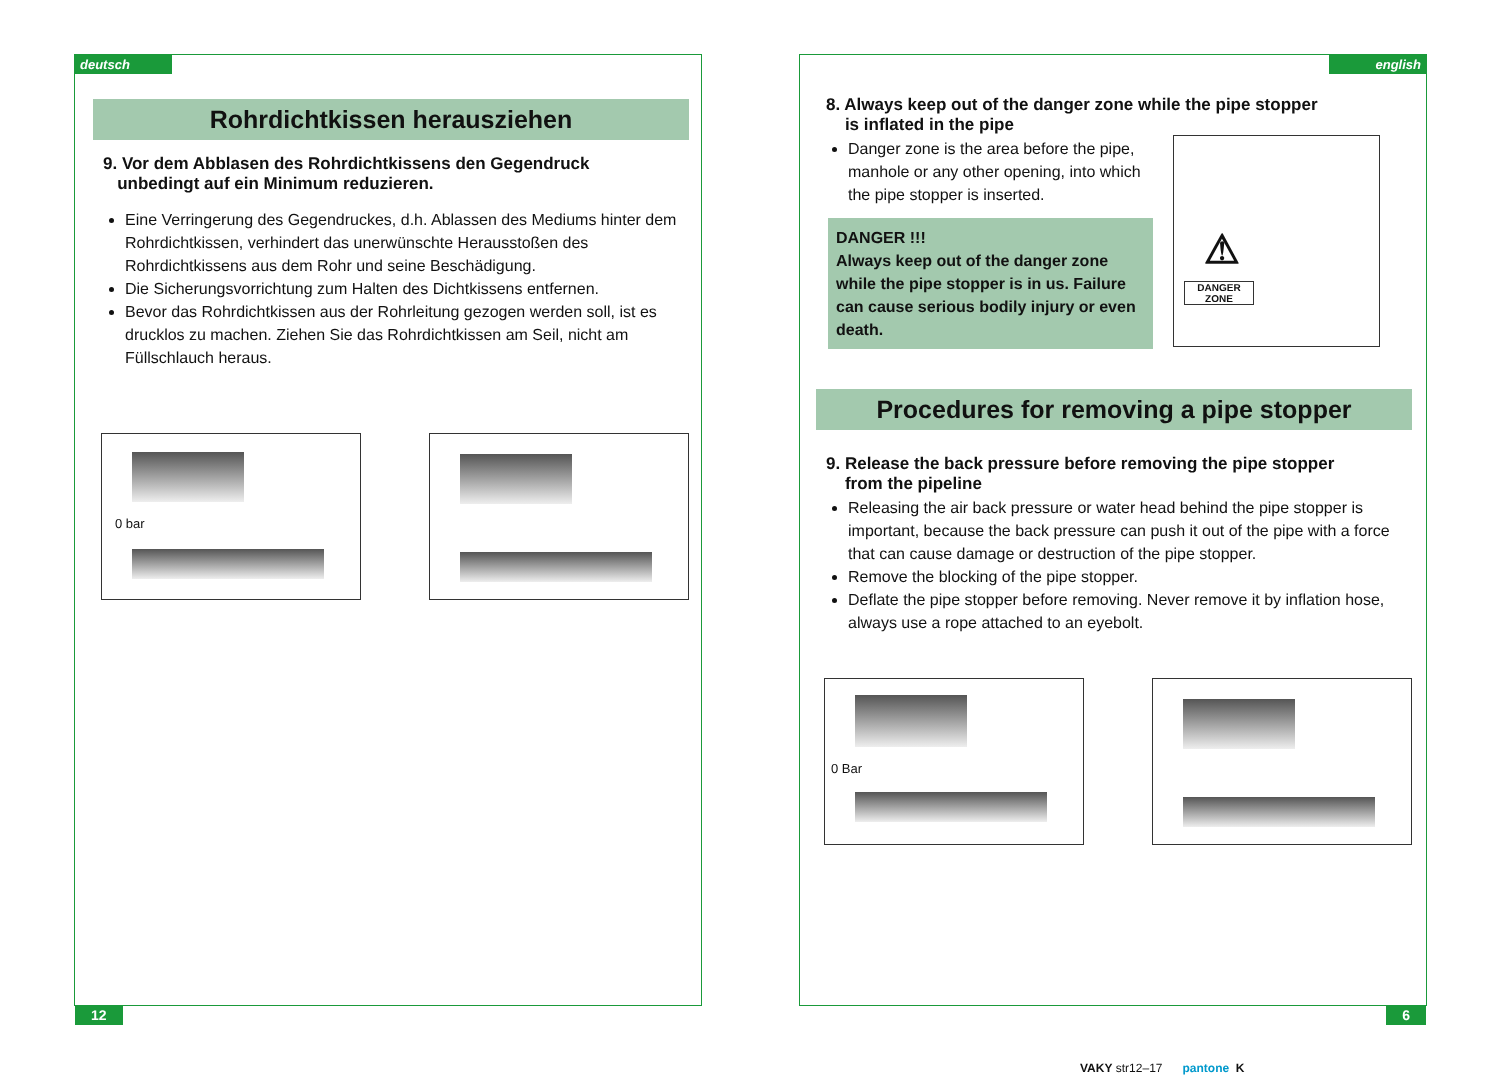deutsch
Rohrdichtkissen herausziehen
9. Vor dem Abblasen des Rohrdichtkissens den Gegendruck
unbedingt auf ein Minimum reduzieren.
Eine Verringerung des Gegendruckes, d.h. Ablassen des Mediums hinter dem Rohrdichtkissen, verhindert das unerwünschte Herausstoßen des Rohrdichtkissens aus dem Rohr und seine Beschädigung.
Die Sicherungsvorrichtung zum Halten des Dichtkissens entfernen.
Bevor das Rohrdichtkissen aus der Rohrleitung gezogen werden soll, ist es drucklos zu machen. Ziehen Sie das Rohrdichtkissen am Seil, nicht am Füllschlauch heraus.
0 bar
12
english
8. Always keep out of the danger zone while the pipe stopper
is inflated in the pipe
Danger zone is the area before the pipe, manhole or any other opening, into which the pipe stopper is inserted.
DANGER !!!
Always keep out of the danger zone while the pipe stopper is in us. Failure can cause serious bodily injury or even death.
DANGER
ZONE
⚠
Procedures for removing a pipe stopper
9. Release the back pressure before removing the pipe stopper
from the pipeline
Releasing the air back pressure or water head behind the pipe stopper is important, because the back pressure can push it out of the pipe with a force that can cause damage or destruction of the pipe stopper.
Remove the blocking of the pipe stopper.
Deflate the pipe stopper before removing. Never remove it by inflation hose, always use a rope attached to an eyebolt.
0 Bar
6
VAKY str12–17 pantone K